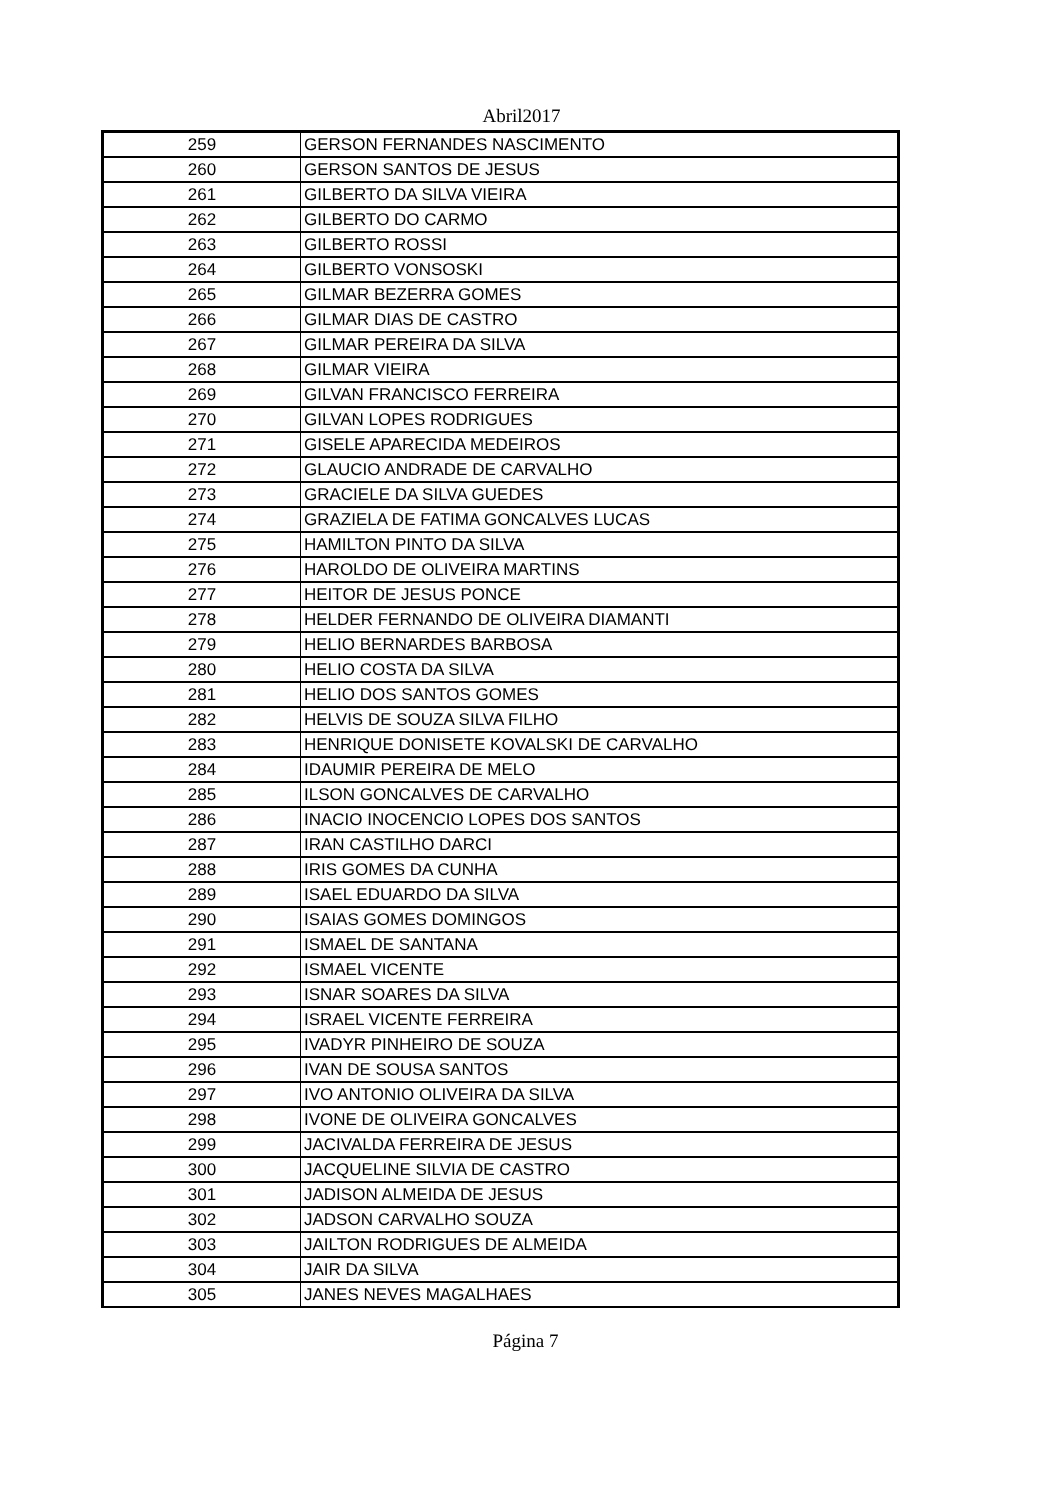Abril2017
| 259 | GERSON FERNANDES NASCIMENTO |
| 260 | GERSON SANTOS DE JESUS |
| 261 | GILBERTO DA SILVA VIEIRA |
| 262 | GILBERTO DO CARMO |
| 263 | GILBERTO ROSSI |
| 264 | GILBERTO VONSOSKI |
| 265 | GILMAR BEZERRA GOMES |
| 266 | GILMAR DIAS DE CASTRO |
| 267 | GILMAR PEREIRA DA SILVA |
| 268 | GILMAR VIEIRA |
| 269 | GILVAN FRANCISCO FERREIRA |
| 270 | GILVAN LOPES RODRIGUES |
| 271 | GISELE APARECIDA MEDEIROS |
| 272 | GLAUCIO ANDRADE DE CARVALHO |
| 273 | GRACIELE DA SILVA GUEDES |
| 274 | GRAZIELA DE FATIMA GONCALVES LUCAS |
| 275 | HAMILTON PINTO DA SILVA |
| 276 | HAROLDO DE OLIVEIRA MARTINS |
| 277 | HEITOR DE JESUS PONCE |
| 278 | HELDER FERNANDO DE OLIVEIRA DIAMANTI |
| 279 | HELIO BERNARDES BARBOSA |
| 280 | HELIO COSTA DA SILVA |
| 281 | HELIO DOS SANTOS GOMES |
| 282 | HELVIS DE SOUZA SILVA FILHO |
| 283 | HENRIQUE DONISETE KOVALSKI DE CARVALHO |
| 284 | IDAUMIR PEREIRA DE MELO |
| 285 | ILSON GONCALVES DE CARVALHO |
| 286 | INACIO INOCENCIO LOPES DOS SANTOS |
| 287 | IRAN CASTILHO DARCI |
| 288 | IRIS GOMES DA CUNHA |
| 289 | ISAEL EDUARDO DA SILVA |
| 290 | ISAIAS GOMES DOMINGOS |
| 291 | ISMAEL DE SANTANA |
| 292 | ISMAEL VICENTE |
| 293 | ISNAR SOARES DA SILVA |
| 294 | ISRAEL VICENTE FERREIRA |
| 295 | IVADYR PINHEIRO DE SOUZA |
| 296 | IVAN DE SOUSA SANTOS |
| 297 | IVO ANTONIO OLIVEIRA DA SILVA |
| 298 | IVONE DE OLIVEIRA GONCALVES |
| 299 | JACIVALDA FERREIRA DE JESUS |
| 300 | JACQUELINE SILVIA DE CASTRO |
| 301 | JADISON ALMEIDA DE JESUS |
| 302 | JADSON CARVALHO SOUZA |
| 303 | JAILTON RODRIGUES DE ALMEIDA |
| 304 | JAIR DA SILVA |
| 305 | JANES NEVES MAGALHAES |
Página 7